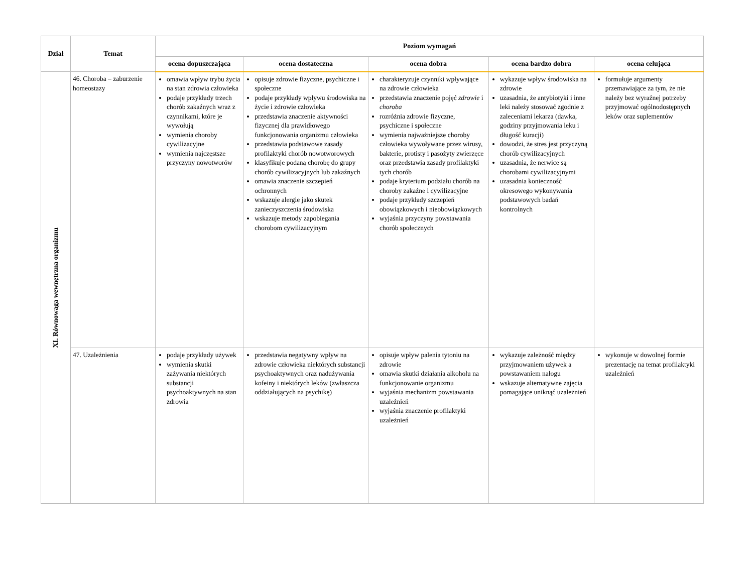| Dział | Temat | Poziom wymagań | | | | |
| --- | --- | --- | --- | --- | --- | --- |
| | | ocena dopuszczająca | ocena dostateczna | ocena dobra | ocena bardzo dobra | ocena celująca |
| XI. Równowaga wewnętrzna organizmu | 46. Choroba – zaburzenie homeostazy | omawia wpływ trybu życia na stan zdrowia człowieka podaje przykłady trzech chorób zakaźnych wraz z czynnikami, które je wywołują wymienia choroby cywilizacyjne wymienia najczęstsze przyczyny nowotworów | opisuje zdrowie fizyczne, psychiczne i społeczne podaje przykłady wpływu środowiska na życie i zdrowie człowieka przedstawia znaczenie aktywności fizycznej dla prawidłowego funkcjonowania organizmu człowieka przedstawia podstawowe zasady profilaktyki chorób nowotworowych klasyfikuje podaną chorobę do grupy chorób cywilizacyjnych lub zakaźnych omawia znaczenie szczepień ochronnych wskazuje alergie jako skutek zanieczyszczenia środowiska wskazuje metody zapobiegania chorobom cywilizacyjnym | charakteryzuje czynniki wpływające na zdrowie człowieka przedstawia znaczenie pojęć zdrowie i choroba rozróżnia zdrowie fizyczne, psychiczne i społeczne wymienia najważniejsze choroby człowieka wywoływane przez wirusy, bakterie, protisty i pasożyty zwierzęce oraz przedstawia zasady profilaktyki tych chorób podaje kryterium podziału chorób na choroby zakaźne i cywilizacyjne podaje przykłady szczepień obowiązkowych i nieobowiązkowych wyjaśnia przyczyny powstawania chorób społecznych | wykazuje wpływ środowiska na zdrowie uzasadnia, że antybiotyki i inne leki należy stosować zgodnie z zaleceniami lekarza (dawka, godziny przyjmowania leku i długość kuracji) dowodzi, że stres jest przyczyną chorób cywilizacyjnych uzasadnia, że nerwice są chorobami cywilizacyjnymi uzasadnia konieczność okresowego wykonywania podstawowych badań kontrolnych | formułuje argumenty przemawiające za tym, że nie należy bez wyraźnej potrzeby przyjmować ogólnodostępnych leków oraz suplementów |
| | 47. Uzależnienia | podaje przykłady używek wymienia skutki zażywania niektórych substancji psychoaktywnych na stan zdrowia | przedstawia negatywny wpływ na zdrowie człowieka niektórych substancji psychoaktywnych oraz nadużywania kofeiny i niektórych leków (zwłaszcza oddziałujących na psychikę) | opisuje wpływ palenia tytoniu na zdrowie omawia skutki działania alkoholu na funkcjonowanie organizmu wyjaśnia mechanizm powstawania uzależnień wyjaśnia znaczenie profilaktyki uzależnień | wykazuje zależność między przyjmowaniem używek a powstawaniem nałogu wskazuje alternatywne zajęcia pomagające uniknąć uzależnień | wykonuje w dowolnej formie prezentację na temat profilaktyki uzależnień |